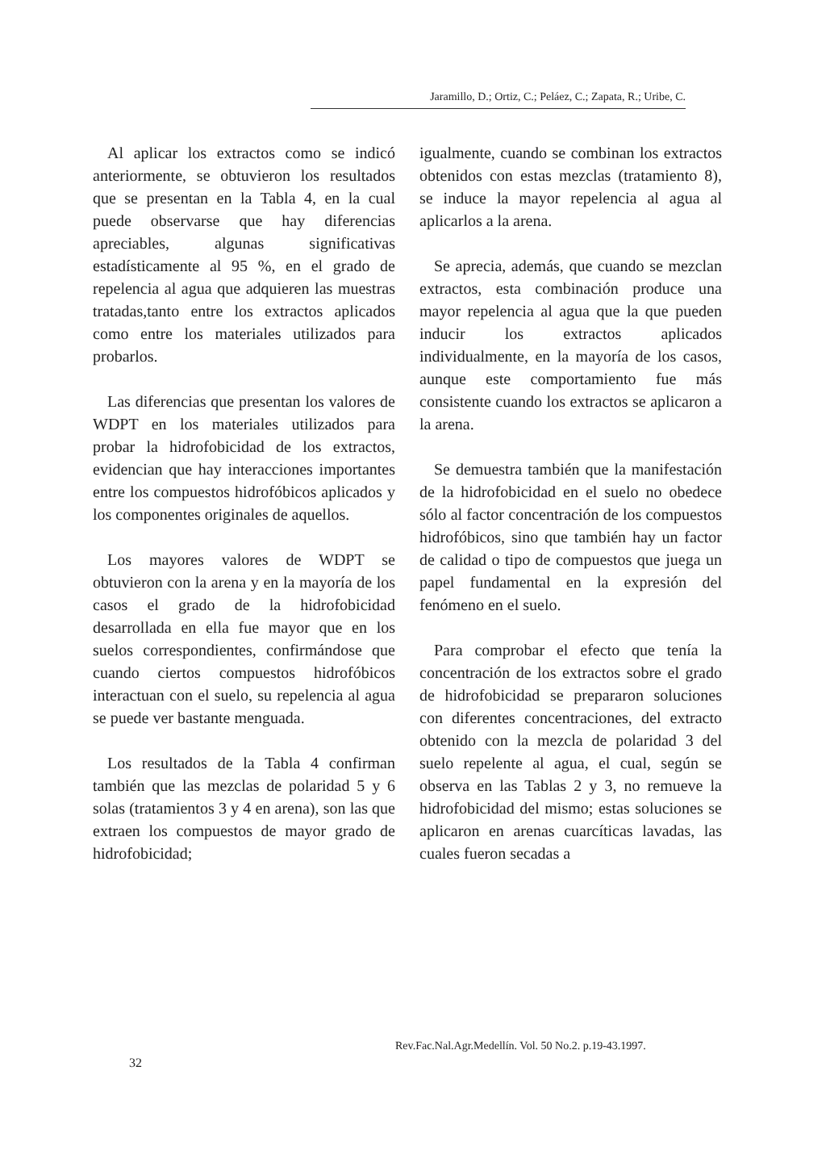Jaramillo, D.; Ortiz, C.; Peláez, C.; Zapata, R.; Uribe, C.
Al aplicar los extractos como se indicó anteriormente, se obtuvieron los resultados que se presentan en la Tabla 4, en la cual puede observarse que hay diferencias apreciables, algunas significativas estadísticamente al 95 %, en el grado de repelencia al agua que adquieren las muestras tratadas,tanto entre los extractos aplicados como entre los materiales utilizados para probarlos.
Las diferencias que presentan los valores de WDPT en los materiales utilizados para probar la hidrofobicidad de los extractos, evidencian que hay interacciones importantes entre los compuestos hidrofóbicos aplicados y los componentes originales de aquellos.
Los mayores valores de WDPT se obtuvieron con la arena y en la mayoría de los casos el grado de la hidrofobicidad desarrollada en ella fue mayor que en los suelos correspondientes, confirmándose que cuando ciertos compuestos hidrofóbicos interactuan con el suelo, su repelencia al agua se puede ver bastante menguada.
Los resultados de la Tabla 4 confirman también que las mezclas de polaridad 5 y 6 solas (tratamientos 3 y 4 en arena), son las que extraen los compuestos de mayor grado de hidrofobicidad;
igualmente, cuando se combinan los extractos obtenidos con estas mezclas (tratamiento 8), se induce la mayor repelencia al agua al aplicarlos a la arena.
Se aprecia, además, que cuando se mezclan extractos, esta combinación produce una mayor repelencia al agua que la que pueden inducir los extractos aplicados individualmente, en la mayoría de los casos, aunque este comportamiento fue más consistente cuando los extractos se aplicaron a la arena.
Se demuestra también que la manifestación de la hidrofobicidad en el suelo no obedece sólo al factor concentración de los compuestos hidrofóbicos, sino que también hay un factor de calidad o tipo de compuestos que juega un papel fundamental en la expresión del fenómeno en el suelo.
Para comprobar el efecto que tenía la concentración de los extractos sobre el grado de hidrofobicidad se prepararon soluciones con diferentes concentraciones, del extracto obtenido con la mezcla de polaridad 3 del suelo repelente al agua, el cual, según se observa en las Tablas 2 y 3, no remueve la hidrofobicidad del mismo; estas soluciones se aplicaron en arenas cuarcíticas lavadas, las cuales fueron secadas a
Rev.Fac.Nal.Agr.Medellín. Vol. 50 No.2. p.19-43.1997.
32